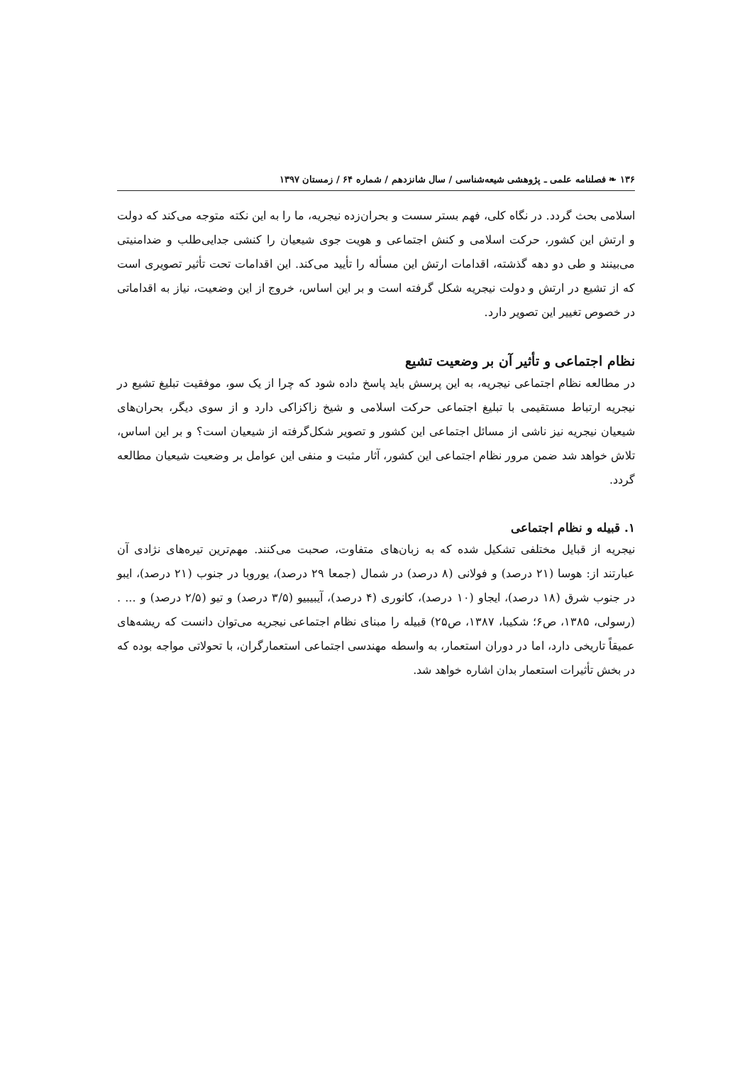۱۳۶ ❧ فصلنامه علمی ـ پژوهشی شیعه‌شناسی / سال شانزدهم / شماره ۶۴ / زمستان ۱۳۹۷
اسلامی بحث گردد. در نگاه کلی، فهم بستر سست و بحران‌زده نیجریه، ما را به این نکته متوجه می‌کند که دولت و ارتش این کشور، حرکت اسلامی و کنش اجتماعی و هویت جوی شیعیان را کنشی جدایی‌طلب و ضدامنیتی می‌بینند و طی دو دهه گذشته، اقدامات ارتش این مسأله را تأیید می‌کند. این اقدامات تحت تأثیر تصویری است که از تشیع در ارتش و دولت نیجریه شکل گرفته است و بر این اساس، خروج از این وضعیت، نیاز به اقداماتی در خصوص تغییر این تصویر دارد.
نظام اجتماعی و تأثیر آن بر وضعیت تشیع
در مطالعه نظام اجتماعی نیجریه، به این پرسش باید پاسخ داده شود که چرا از یک سو، موفقیت تبلیغ تشیع در نیجریه ارتباط مستقیمی با تبلیغ اجتماعی حرکت اسلامی و شیخ زاکزاکی دارد و از سوی دیگر، بحران‌های شیعیان نیجریه نیز ناشی از مسائل اجتماعی این کشور و تصویر شکل‌گرفته از شیعیان است؟ و بر این اساس، تلاش خواهد شد ضمن مرور نظام اجتماعی این کشور، آثار مثبت و منفی این عوامل بر وضعیت شیعیان مطالعه گردد.
۱. قبیله و نظام اجتماعی
نیجریه از قبایل مختلفی تشکیل شده که به زبان‌های متفاوت، صحبت می‌کنند. مهم‌ترین تیره‌های نژادی آن عبارتند از: هوسا (۲۱ درصد) و فولانی (۸ درصد) در شمال (جمعا ۲۹ درصد)، یوروبا در جنوب (۲۱ درصد)، ایبو در جنوب شرق (۱۸ درصد)، ایجاو (۱۰ درصد)، کانوری (۴ درصد)، آیبیبیو (۳/۵ درصد) و تیو (۲/۵ درصد) و ... . (رسولی، ۱۳۸۵، ص۶؛ شکیبا، ۱۳۸۷، ص۲۵) قبیله را مبنای نظام اجتماعی نیجریه می‌توان دانست که ریشه‌های عمیقاً تاریخی دارد، اما در دوران استعمار، به واسطه مهندسی اجتماعی استعمارگران، با تحولاتی مواجه بوده که در بخش تأثیرات استعمار بدان اشاره خواهد شد.